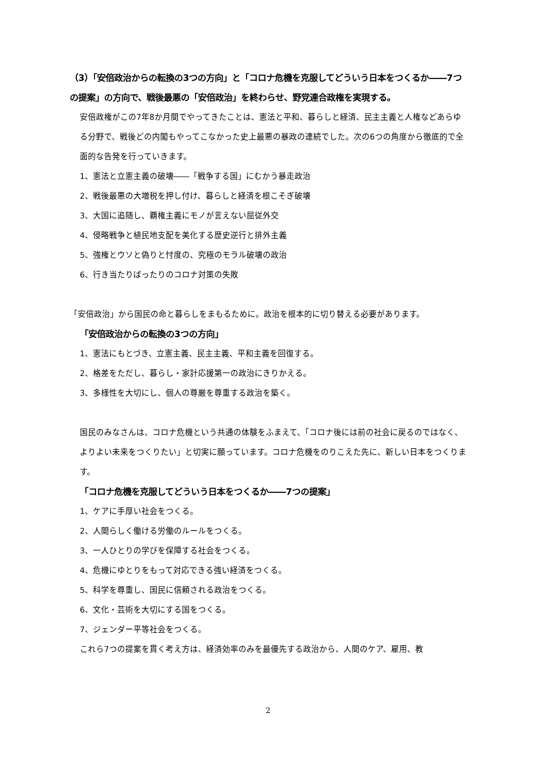（3）「安倍政治からの転換の3つの方向」と「コロナ危機を克服してどういう日本をつくるか――7つの提案」の方向で、戦後最悪の「安倍政治」を終わらせ、野党連合政権を実現する。
安倍政権がこの7年8か月間でやってきたことは、憲法と平和、暮らしと経済、民主主義と人権などあらゆる分野で、戦後どの内閣もやってこなかった史上最悪の暴政の連続でした。次の6つの角度から徹底的で全面的な告発を行っていきます。
1、憲法と立憲主義の破壊――「戦争する国」にむかう暴走政治
2、戦後最悪の大増税を押し付け、暮らしと経済を根こそぎ破壊
3、大国に追随し、覇権主義にモノが言えない屈従外交
4、侵略戦争と植民地支配を美化する歴史逆行と排外主義
5、強権とウソと偽りと忖度の、究極のモラル破壊の政治
6、行き当たりばったりのコロナ対策の失敗
「安倍政治」から国民の命と暮らしをまもるために。政治を根本的に切り替える必要があります。
「安倍政治からの転換の3つの方向」
1、憲法にもとづき、立憲主義、民主主義、平和主義を回復する。
2、格差をただし、暮らし・家計応援第一の政治にきりかえる。
3、多様性を大切にし、個人の尊厳を尊重する政治を築く。
国民のみなさんは、コロナ危機という共通の体験をふまえて、「コロナ後には前の社会に戻るのではなく、よりよい未来をつくりたい」と切実に願っています。コロナ危機をのりこえた先に、新しい日本をつくります。
「コロナ危機を克服してどういう日本をつくるか――7つの提案」
1、ケアに手厚い社会をつくる。
2、人間らしく働ける労働のルールをつくる。
3、一人ひとりの学びを保障する社会をつくる。
4、危機にゆとりをもって対応できる強い経済をつくる。
5、科学を尊重し、国民に信頼される政治をつくる。
6、文化・芸術を大切にする国をつくる。
7、ジェンダー平等社会をつくる。
これら7つの提案を貫く考え方は、経済効率のみを最優先する政治から、人間のケア、雇用、教
2